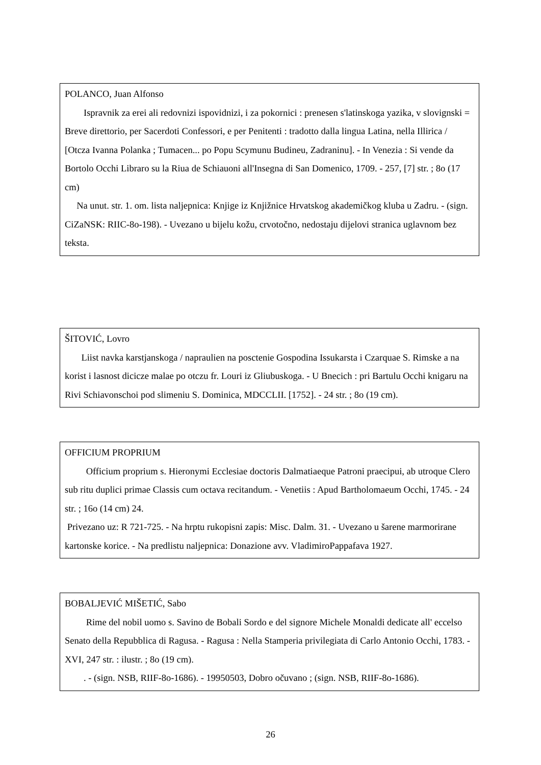POLANCO, Juan Alfonso
Ispravnik za erei ali redovnizi ispovidnizi, i za pokornici : prenesen s'latinskoga yazika, v slovignski = Breve direttorio, per Sacerdoti Confessori, e per Penitenti : tradotto dalla lingua Latina, nella Illirica / [Otcza Ivanna Polanka ; Tumacen... po Popu Scymunu Budineu, Zadraninu]. - In Venezia : Si vende da Bortolo Occhi Libraro su la Riua de Schiauoni all'Insegna di San Domenico, 1709. - 257, [7] str. ; 8o (17 cm)
Na unut. str. 1. om. lista naljepnica: Knjige iz Knjižnice Hrvatskog akademičkog kluba u Zadru. - (sign. CiZaNSK: RIIC-8o-198). - Uvezano u bijelu kožu, crvotočno, nedostaju dijelovi stranica uglavnom bez teksta.
ŠITOVIĆ, Lovro
Liist navka karstjanskoga / napraulien na posctenie Gospodina Issukarsta i Czarquae S. Rimske a na korist i lasnost dicicze malae po otczu fr. Louri iz Gliubuskoga. - U Bnecich : pri Bartulu Occhi knigaru na Rivi Schiavonschoi pod slimeniu S. Dominica, MDCCLII. [1752]. - 24 str. ; 8o (19 cm).
OFFICIUM PROPRIUM
Officium proprium s. Hieronymi Ecclesiae doctoris Dalmatiaeque Patroni praecipui, ab utroque Clero sub ritu duplici primae Classis cum octava recitandum. - Venetiis : Apud Bartholomaeum Occhi, 1745. - 24 str. ; 16o (14 cm) 24.
Privezano uz: R 721-725. - Na hrptu rukopisni zapis: Misc. Dalm. 31. - Uvezano u šarene marmorirane kartonske korice. - Na predlistu naljepnica: Donazione avv. VladimiroPappafava 1927.
BOBALJEVIĆ MIŠETIĆ, Sabo
Rime del nobil uomo s. Savino de Bobali Sordo e del signore Michele Monaldi dedicate all' eccelso Senato della Repubblica di Ragusa. - Ragusa : Nella Stamperia privilegiata di Carlo Antonio Occhi, 1783. - XVI, 247 str. : ilustr. ; 8o (19 cm).
. - (sign. NSB, RIIF-8o-1686). - 19950503, Dobro očuvano ; (sign. NSB, RIIF-8o-1686).
26